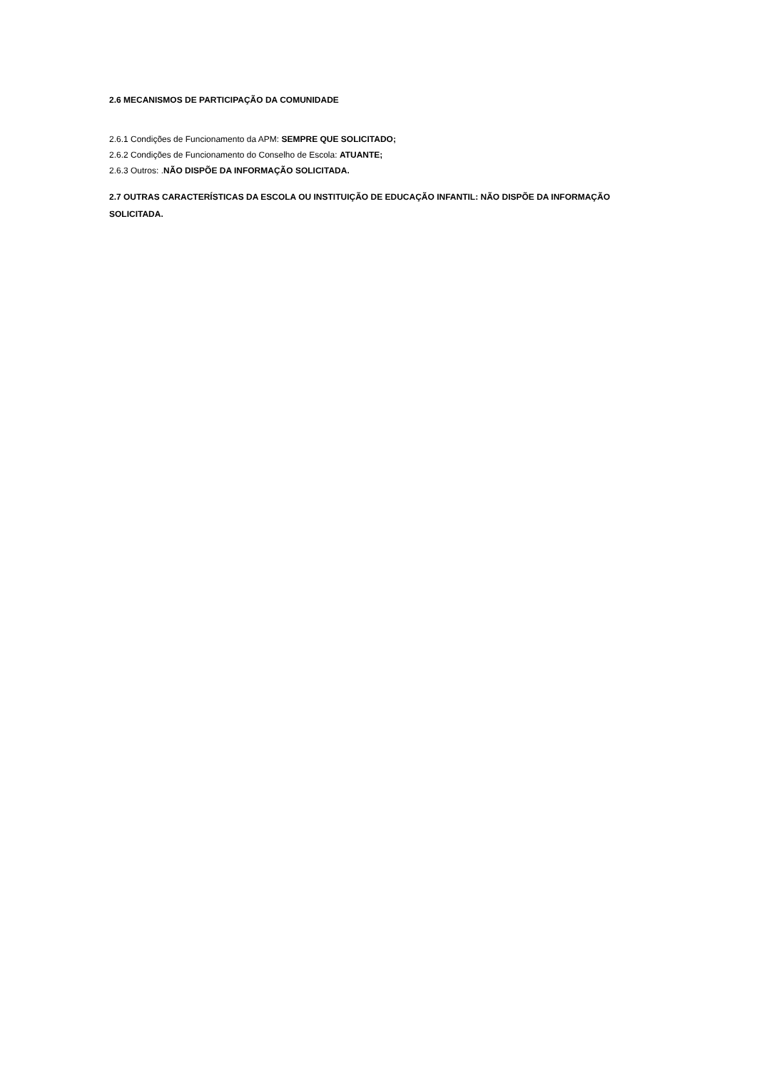2.6 MECANISMOS DE PARTICIPAÇÃO DA COMUNIDADE
2.6.1 Condições de Funcionamento da APM: SEMPRE QUE SOLICITADO;
2.6.2 Condições de Funcionamento do Conselho de Escola: ATUANTE;
2.6.3 Outros: .NÃO DISPÕE DA INFORMAÇÃO SOLICITADA.
2.7 OUTRAS CARACTERÍSTICAS DA ESCOLA OU INSTITUIÇÃO DE EDUCAÇÃO INFANTIL: NÃO DISPÕE DA INFORMAÇÃO SOLICITADA.